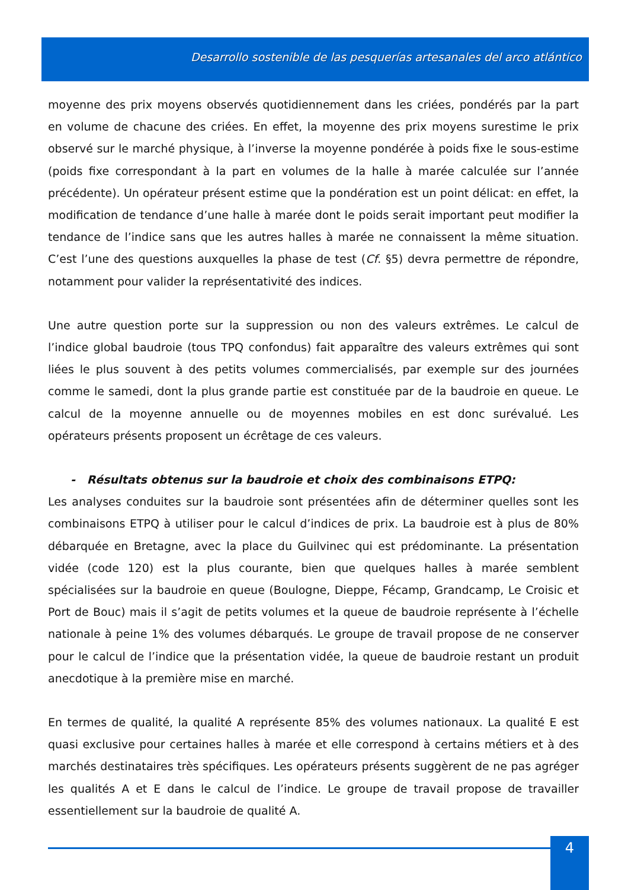Desarrollo sostenible de las pesquerías artesanales del arco atlántico
moyenne des prix moyens observés quotidiennement dans les criées, pondérés par la part en volume de chacune des criées. En effet, la moyenne des prix moyens surestime le prix observé sur le marché physique, à l’inverse la moyenne pondérée à poids fixe le sous-estime (poids fixe correspondant à la part en volumes de la halle à marée calculée sur l’année précédente). Un opérateur présent estime que la pondération est un point délicat: en effet, la modification de tendance d’une halle à marée dont le poids serait important peut modifier la tendance de l’indice sans que les autres halles à marée ne connaissent la même situation. C’est l’une des questions auxquelles la phase de test (Cf. §5) devra permettre de répondre, notamment pour valider la représentativité des indices.
Une autre question porte sur la suppression ou non des valeurs extrêmes. Le calcul de l’indice global baudroie (tous TPQ confondus) fait apparaître des valeurs extrêmes qui sont liées le plus souvent à des petits volumes commercialisés, par exemple sur des journées comme le samedi, dont la plus grande partie est constituée par de la baudroie en queue. Le calcul de la moyenne annuelle ou de moyennes mobiles en est donc surévalué. Les opérateurs présents proposent un écrêtage de ces valeurs.
- Résultats obtenus sur la baudroie et choix des combinaisons ETPQ:
Les analyses conduites sur la baudroie sont présentées afin de déterminer quelles sont les combinaisons ETPQ à utiliser pour le calcul d’indices de prix. La baudroie est à plus de 80% débarquée en Bretagne, avec la place du Guilvinec qui est prédominante. La présentation vidée (code 120) est la plus courante, bien que quelques halles à marée semblent spécialisées sur la baudroie en queue (Boulogne, Dieppe, Fécamp, Grandcamp, Le Croisic et Port de Bouc) mais il s’agit de petits volumes et la queue de baudroie représente à l’échelle nationale à peine 1% des volumes débarqués. Le groupe de travail propose de ne conserver pour le calcul de l’indice que la présentation vidée, la queue de baudroie restant un produit anecdotique à la première mise en marché.
En termes de qualité, la qualité A représente 85% des volumes nationaux. La qualité E est quasi exclusive pour certaines halles à marée et elle correspond à certains métiers et à des marchés destinataires très spécifiques. Les opérateurs présents suggèrent de ne pas agréger les qualités A et E dans le calcul de l’indice. Le groupe de travail propose de travailler essentiellement sur la baudroie de qualité A.
4